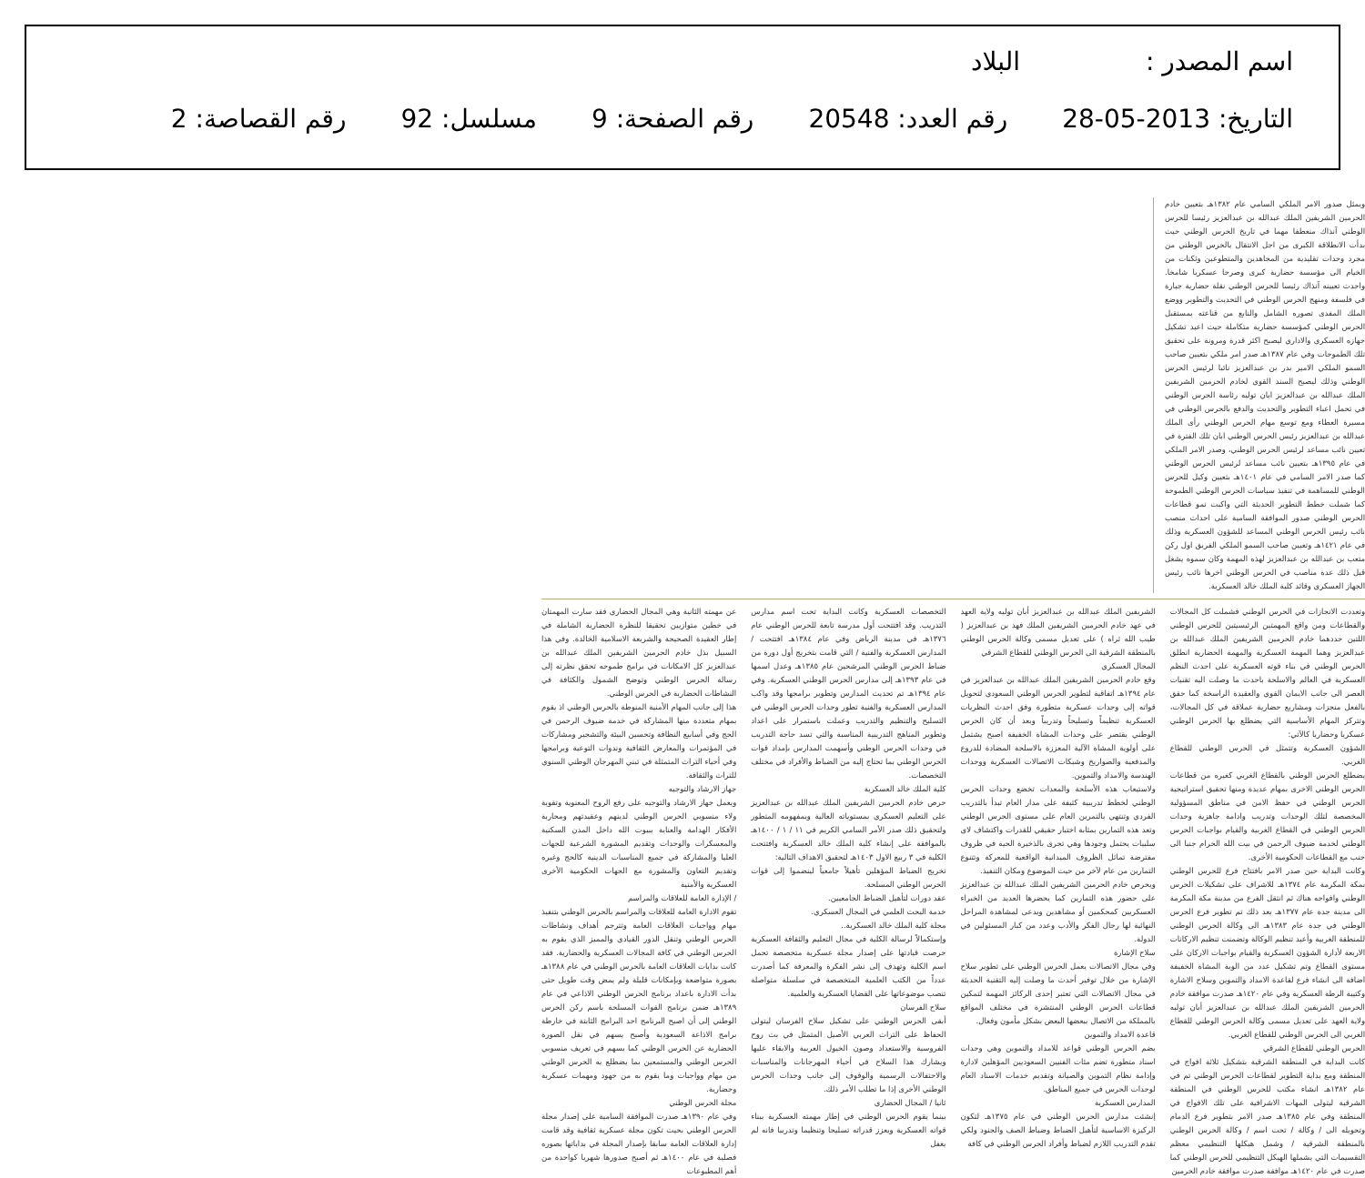اسم المصدر : البلاد
التاريخ: 2013-05-28 رقم العدد: 20548 رقم الصفحة: 9 مسلسل: 92 رقم القصاصة: 2
ويمثل صدور الامر الملكي السامي عام ١٣٨٢هـ بتعيين خادم الحرمين الشريفين الملك عبدالله بن عبدالعزيز رئيسا للحرس الوطني آنذاك منعطفا مهما في تاريخ الحرس الوطني حيث بدأت الانطلاقة الكبرى من اجل الانتقال بالحرس الوطني من مجرد وحدات تقليدية من المجاهدين والمتطوعين وثكنات من الخيام الى مؤسسة حضارية كبرى وصرحا عسكريا شامخا. واحدث تعيينه آنذاك رئيسا للحرس الوطني نقلة حضارية جبارة في فلسفة ومنهج الحرس الوطني في التحديث والتطوير ووضع الملك المفدى تصوره الشامل والنابع من قناعته بمستقبل الحرس الوطني كمؤسسة حضارية متكاملة حيث اعيد تشكيل جهازه العسكري والاداري ليصبح اكثر قدرة ومرونة على تحقيق تلك الطموحات وفي عام ١٣٨٧هـ صدر امر ملكي بتعيين صاحب السمو الملكي الامير بدر بن عبدالعزيز نائبا لرئيس الحرس الوطني وذلك ليصبح السند القوي لخادم الحرمين الشريفين الملك عبدالله بن عبدالعزيز ابان توليه رئاسة الحرس الوطني في تحمل اعباء التطوير والتحديث والدفع بالحرس الوطني في مسيرة العطاء ومع توسع مهام الحرس الوطني رأى الملك عبدالله بن عبدالعزيز رئيس الحرس الوطني ابان تلك الفترة في تعيين نائب مساعد لرئيس الحرس الوطني، وصدر الامر الملكي في عام ١٣٩٥هـ بتعيين نائب مساعد لرئيس الحرس الوطني كما صدر الامر السامي في عام ١٤٠١هـ بتعيين وكيل للحرس الوطني للمساهمة في تنفيذ سياسات الحرس الوطني الطموحة كما شملت خطط التطوير الحديثة التي واكبت نمو قطاعات الحرس الوطني صدور الموافقة السامية على احداث منصب نائب رئيس الحرس الوطني المساعد للشؤون العسكرية وذلك في عام ١٤٢١هـ وتعيين صاحب السمو الملكي الفريق اول ركن متعب بن عبدالله بن عبدالعزيز لهذه المهمة وكان سموه يشغل قبل ذلك عدة مناصب في الحرس الوطني اخرها نائب رئيس الجهاز العسكري وقائد كلية الملك خالد العسكرية.
وتعددت الانجازات في الحرس الوطني فشملت كل المجالات والقطاعات ومن واقع المهمتين الرئيسيتين للحرس الوطني اللتين حددهما خادم الحرمين الشريفين الملك عبدالله بن عبدالعزيز وهما المهمة العسكرية والمهمة الحضارية انطلق الحرس الوطني في بناء قوته العسكرية على احدث النظم العسكرية في العالم والاسلحة باحدث ما وصلت اليه تقنيات العصر الى جانب الايمان القوي والعقيدة الراسخة كما حقق بالفعل منجزات ومشاريع حضارية عملاقة في كل المجالات، وتتركز المهام الأساسية التي يضطلع بها الحرس الوطني عسكريا وحضاريا كالآتي:
الشؤون العسكرية وتتمثل في الحرس الوطني للقطاع الغربي.
يضطلع الحرس الوطني بالقطاع الغربي كغيره من قطاعات الحرس الوطني الاخرى بمهام عديدة ومنها تحقيق استراتيجية الحرس الوطني في حفظ الامن في مناطق المسؤولية المخصصة لتلك الوحدات وتدريب وادامة جاهزية وحدات الحرس الوطني في القطاع الغربية والقيام بواجبات الحرس الوطني لخدمة ضيوف الرحمن في بيت الله الحرام جنبا الى جنب مع القطاعات الحكومية الأخرى.
وكانت البداية حين صدر الامر بافتتاح فرع للحرس الوطني بمكة المكرمة عام ١٣٧٤هـ للاشراف على تشكيلات الحرس الوطني وافواجه هناك ثم انتقل الفرع من مدينة مكة المكرمة الى مدينة جدة عام ١٣٧٧هـ بعد ذلك تم تطوير فرع الحرس الوطني في جدة عام ١٣٨٣هـ الى وكالة الحرس الوطني للمنطقة الغربية وأعيد تنظيم الوكالة وتضمنت تنظيم الاركانات الاربعة لأدارة الشؤون العسكرية والقيام بواجبات الاركان على مستوى القطاع وتم تشكيل عدد من الوية المشاة الخفيفة اضافة الى انشاء فرع لقاعدة الامداد والتموين وسلاح الاشارة وكتيبة الرطة العسكرية وفي عام ١٤٢٠هـ صدرت موافقة خادم الحرمين الشريفين الملك عبدالله بن عبدالعزيز أبان توليه ولاية العهد على تعديل مسمى وكالة الحرس الوطني للقطاع الغربي الى الحرس الوطني للقطاع الغربي.
الحرس الوطني للقطاع الشرقي
كانت البداية في المنطقة الشرقية بتشكيل ثلاثة افواج في المنطقة ومع بداية التطوير لقطاعات الحرس الوطني تم في عام ١٣٨٢هـ انشاء مكتب للحرس الوطني في المنطقة الشرقية ليتولى المهات الاشرافية على تلك الافواج في المنطقة وفي عام ١٣٨٥هـ صدر الامر بتطوير فرع الدمام وتحويله الى / وكالة / تحت اسم / وكالة الحرس الوطني بالمنطقة الشرقية / وشمل هيكلها التنظيمي معظم التقسيمات التي يشملها الهيكل التنظيمي للحرس الوطني كما صدرت في عام ١٤٢٠هـ موافقة صدرت موافقة خادم الحرمين
الشريفين الملك عبدالله بن عبدالعزيز أبان توليه ولاية العهد في عهد خادم الحرمين الشريفين الملك فهد بن عبدالعزيز ( طيب الله ثراه ) على تعديل مسمى وكالة الحرس الوطني بالمنطقة الشرقية الى الحرس الوطني للقطاع الشرقي
المجال العسكري
وقع خادم الحرمين الشريفين الملك عبدالله بن عبدالعزيز في عام ١٣٩٤هـ اتفاقية لتطوير الحرس الوطني السعودي لتحويل قواته إلى وحدات عسكرية متطورة وفق احدث النظريات العسكرية تنظيماً وتسليحاً وتدريباً وبعد أن كان الحرس الوطني يقتصر على وحدات المشاة الخفيفة اصبح يشتمل على أولوية المشاة الآلية المعززة بالاسلحة المضادة للدروع والمدفعية والصواريخ وشبكات الاتصالات العسكرية ووحدات الهندسة والامداد والتموين.
ولاستيعاب هذه الأسلحة والمعدات تخضع وحدات الحرس الوطني لخطط تدريبية كثيفة على مدار العام تبدأ بالتدريب الفردي وتنتهي بالتمرين العام على مستوى الحرس الوطني وتعد هذه التمارين بمثابة اختبار حقيقي للقدرات واكتشاف لاي سلبيات يحتمل وجودها وهي تجرى بالذخيرة الحية في ظروف مفترضة تماثل الظروف الميدانية الواقعية للمعركة وتتنوع التمارين من عام لآخر من حيث الموضوع ومكان التنفيذ.
ويحرص خادم الحرمين الشريفين الملك عبدالله بن عبدالعزيز على حضور هذه التمارين كما يحضرها العديد من الخبراء العسكريين كمحكمين أو مشاهدين ويدعى لمشاهدة المراحل النهائية لها رجال الفكر والأدب وعدد من كبار المسئولين في الدولة.
سلاح الإشارة
وفي مجال الاتصالات يعمل الحرس الوطني على تطوير سلاح الإشارة من خلال توفير أحدث ما وصلت إليه التقنية الحديثة في مجال الاتصالات التي تعتبر إحدى الركائز المهمة لتمكين قطاعات الحرس الوطني المنتشرة في مختلف المواقع بالمملكة من الاتصال ببعضها البعض بشكل مأمون وفعال.
قاعدة الامداد والتموين
يضم الحرس الوطني قواعد للامداد والتموين وهي وحدات اسناد متطورة تضم مئات الفنيين السعوديين المؤهلين لادارة وإدامة نظام التموين والصيانة وتقديم خدمات الاسناد العام لوحدات الحرس في جميع المناطق.
المدارس العسكرية
إنشئت مدارس الحرس الوطني في عام ١٣٧٥هـ لتكون الركيزة الاساسية لتأهيل الضباط وضباط الصف والجنود ولكي تقدم التدريب اللازم لضباط وأفراد الحرس الوطني في كافة
التخصصات العسكرية وكانت البداية تحت اسم مدارس التدريب. وقد افتتحت أول مدرسة تابعة للحرس الوطني عام ١٣٧٦هـ في مدينة الرياض وفي عام ١٣٨٤هـ افتتحت / المدارس العسكرية والفنية / التي قامت بتخريج أول دورة من ضباط الحرس الوطني المرشحين عام ١٣٨٥هـ وعدل اسمها في عام ١٣٩٣هـ إلى مدارس الحرس الوطني العسكرية. وفي عام ١٣٩٤هـ تم تحديث المدارس وتطوير برامجها وقد واكب المدارس العسكرية والفنية تطور وحدات الحرس الوطني في التسليح والتنظيم والتدريب وعملت باستمرار على اعداد وتطوير المناهج التدريبية المناسبة والتي تسد حاجة التدريب في وحدات الحرس الوطني وأسهمت المدارس بإمداد قوات الحرس الوطني بما تحتاج إليه من الضباط والأفراد في مختلف التخصصات.
كلية الملك خالد العسكرية
حرص خادم الحرمين الشريفين الملك عبدالله بن عبدالعزيز على التعليم العسكري بمستوياته العالية وبمفهومه المتطور ولتحقيق ذلك صدر الأمر السامي الكريم في ١١ / ١ / ١٤٠٠هـ بالموافقة على إنشاء كلية الملك خالد العسكرية وافتتحت الكلية في ٣ ربيع الاول ١٤٠٣هـ لتحقيق الاهداف التالية:
تخريج الضباط المؤهلين تأهيلاً جامعياً لينضموا إلى قوات الحرس الوطني المسلحة.
عقد دورات لتأهيل الضباط الجامعيين.
خدمة البحث العلمي في المجال العسكري.
مجلة كلية الملك خالد العسكرية..
وإستكمالاً لرسالة الكلية في مجال التعليم والثقافة العسكرية حرصت قيادتها على إصدار مجلة عسكرية متخصصة تحمل اسم الكلية وتهدف إلى نشر الفكرة والمعرفة كما أصدرت عدداً من الكتب العلمية المتخصصة في سلسلة متواصلة تنصب موضوعاتها على القضايا العسكرية والعلمية.
سلاح الفرسان
أبقى الحرس الوطني على تشكيل سلاح الفرسان ليتولى الحفاظ على التراث العربي الأصيل المتمثل في بث روح الفروسية والاستعداد وصون الخيول العربية والابقاء عليها ويشارك هذا السلاح في أحياء المهرجانات والمناسبات والاحتفالات الرسمية والوقوف إلى جانب وحدات الحرس الوطني الأخرى إذا ما تطلب الأمر ذلك.
ثانيا / المجال الحضاري
بينما يقوم الحرس الوطني في إطار مهمته العسكرية ببناء قواته العسكرية ويعزز قدراته تسليحا وتنظيما وتدريبا فانه لم يغفل
عن مهمته الثانية وهي المجال الحضاري فقد سارت المهمتان في خطين متوازيين تحقيقا للنظرة الحضارية الشاملة في إطار العقيدة الصحيحة والشريعة الاسلامية الخالدة. وفي هذا السبيل بذل خادم الحرمين الشريفين الملك عبدالله بن عبدالعزيز كل الامكانات في برامج طموحه تحقق نظرته إلى رسالة الحرس الوطني وتوضح الشمول والكثافة في النشاطات الحضارية في الحرس الوطني.
هذا إلى جانب المهام الأمنية المنوطة بالحرس الوطني اذ يقوم بمهام متعددة منها المشاركة في خدمة ضيوف الرحمن في الحج وفي أسابيع النظافة وتحسين البيئة والتشجير ومشاركات في المؤتمرات والمعارض الثقافية وندوات التوعية وبرامجها وفي أحياء التراث المتمثلة في تبني المهرجان الوطني السنوي للتراث والثقافة.
جهاز الارشاد والتوجيه
ويعمل جهاز الارشاد والتوجيه على رفع الروح المعنوية وتقوية ولاء منسوبي الحرس الوطني لدينهم وعقيدتهم ومحاربة الأفكار الهدامة والعناية ببيوت الله داخل المدن السكنية والمعسكرات والوحدات وتقديم المشورة الشرعية للجهات العليا والمشاركة في جميع المناسبات الدينية كالحج وغيره وتقديم التعاون والمشورة مع الجهات الحكومية الأخرى العسكرية والأمنية
/ الإدارة العامة للعلاقات والمراسم
تقوم الادارة العامة للعلاقات والمراسم بالحرس الوطني بتنفيذ مهام وواجبات العلاقات العامة وتترجم أهداف ونشاطات الحرس الوطني وتنقل الدور القيادي والمميز الذي يقوم به الحرس الوطني في كافة المجالات العسكرية والحضارية. فقد كانت بدايات العلاقات العامة بالحرس الوطني في عام ١٣٨٨هـ بصورة متواضعة وبإمكانات قليلة ولم يمض وقت طويل حتى بدأت الادارة باعداد برنامج الحرس الوطني الاذاعي في عام ١٣٨٩هـ ضمن برنامج القوات المسلحة باسم ركن الحرس الوطني إلى أن اصبح البرنامج احد البرامج الثابتة في خارطة برامج الاذاعة السعودية وأصبح يسهم في نقل الصورة الحضارية عن الحرس الوطني كما يسهم في تعريف منسوبي الحرس الوطني والمستمعين بما يضطلع به الحرس الوطني من مهام وواجبات وما يقوم به من جهود ومهمات عسكرية وحضارية.
مجلة الحرس الوطني
وفي عام ١٣٩٠هـ صدرت الموافقة السامية على إصدار مجلة الحرس الوطني بحيث تكون مجلة عسكرية ثقافية وقد قامت إدارة العلاقات العامة سابقا بإصدار المجلة في بداياتها بصوره فصلية في عام ١٤٠٠هـ ثم أصبح صدورها شهريا كواحدة من أهم المطبوعات